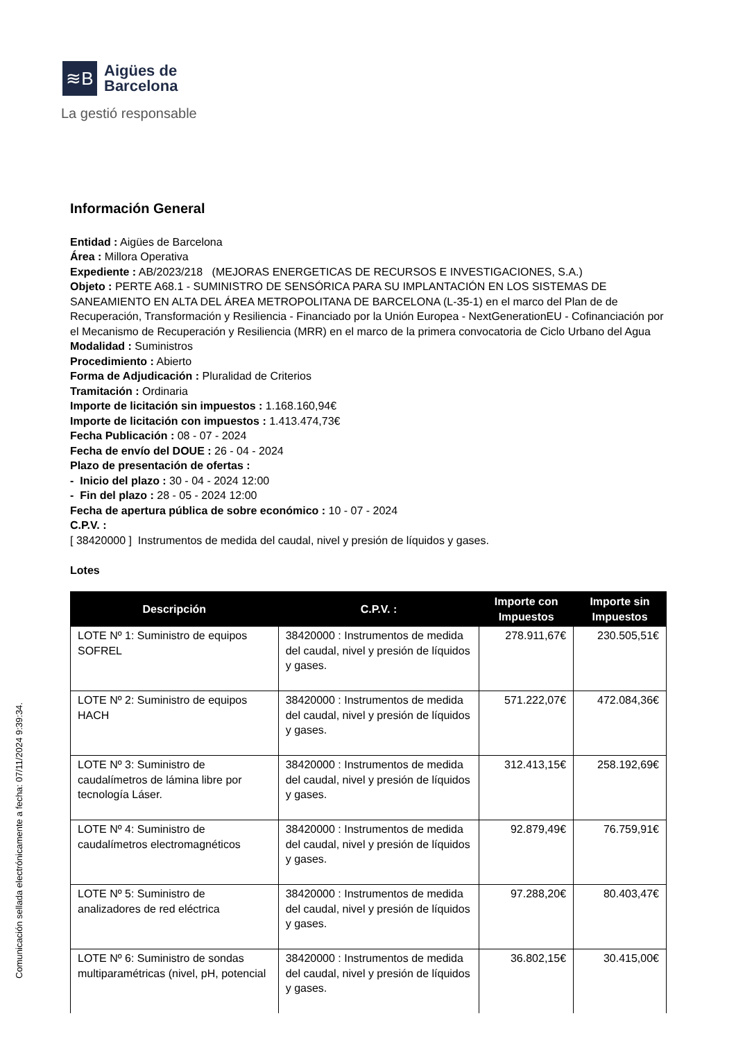≋B
Aigües de
Barcelona
La gestió responsable
Información General
Entidad : Aigües de Barcelona
Área : Millora Operativa
Expediente : AB/2023/218 (MEJORAS ENERGETICAS DE RECURSOS E INVESTIGACIONES, S.A.)
Objeto : PERTE A68.1 - SUMINISTRO DE SENSÓRICA PARA SU IMPLANTACIÓN EN LOS SISTEMAS DE SANEAMIENTO EN ALTA DEL ÁREA METROPOLITANA DE BARCELONA (L-35-1) en el marco del Plan de de Recuperación, Transformación y Resiliencia - Financiado por la Unión Europea - NextGenerationEU - Cofinanciación por el Mecanismo de Recuperación y Resiliencia (MRR) en el marco de la primera convocatoria de Ciclo Urbano del Agua
Modalidad : Suministros
Procedimiento : Abierto
Forma de Adjudicación : Pluralidad de Criterios
Tramitación : Ordinaria
Importe de licitación sin impuestos : 1.168.160,94€
Importe de licitación con impuestos : 1.413.474,73€
Fecha Publicación : 08 - 07 - 2024
Fecha de envío del DOUE : 26 - 04 - 2024
Plazo de presentación de ofertas :
- Inicio del plazo : 30 - 04 - 2024 12:00
- Fin del plazo : 28 - 05 - 2024 12:00
Fecha de apertura pública de sobre económico : 10 - 07 - 2024
C.P.V. :
[ 38420000 ] Instrumentos de medida del caudal, nivel y presión de líquidos y gases.
Lotes
| Descripción | C.P.V. : | Importe con Impuestos | Importe sin Impuestos |
| --- | --- | --- | --- |
| LOTE Nº 1: Suministro de equipos SOFREL | 38420000 : Instrumentos de medida del caudal, nivel y presión de líquidos y gases. | 278.911,67€ | 230.505,51€ |
| LOTE Nº 2: Suministro de equipos HACH | 38420000 : Instrumentos de medida del caudal, nivel y presión de líquidos y gases. | 571.222,07€ | 472.084,36€ |
| LOTE Nº 3: Suministro de caudalímetros de lámina libre por tecnología Láser. | 38420000 : Instrumentos de medida del caudal, nivel y presión de líquidos y gases. | 312.413,15€ | 258.192,69€ |
| LOTE Nº 4: Suministro de caudalímetros electromagnéticos | 38420000 : Instrumentos de medida del caudal, nivel y presión de líquidos y gases. | 92.879,49€ | 76.759,91€ |
| LOTE Nº 5: Suministro de analizadores de red eléctrica | 38420000 : Instrumentos de medida del caudal, nivel y presión de líquidos y gases. | 97.288,20€ | 80.403,47€ |
| LOTE Nº 6: Suministro de sondas multiparamétricas (nivel, pH, potencial | 38420000 : Instrumentos de medida del caudal, nivel y presión de líquidos y gases. | 36.802,15€ | 30.415,00€ |
Comunicación sellada electrónicamente a fecha: 07/11/2024 9:39:34.